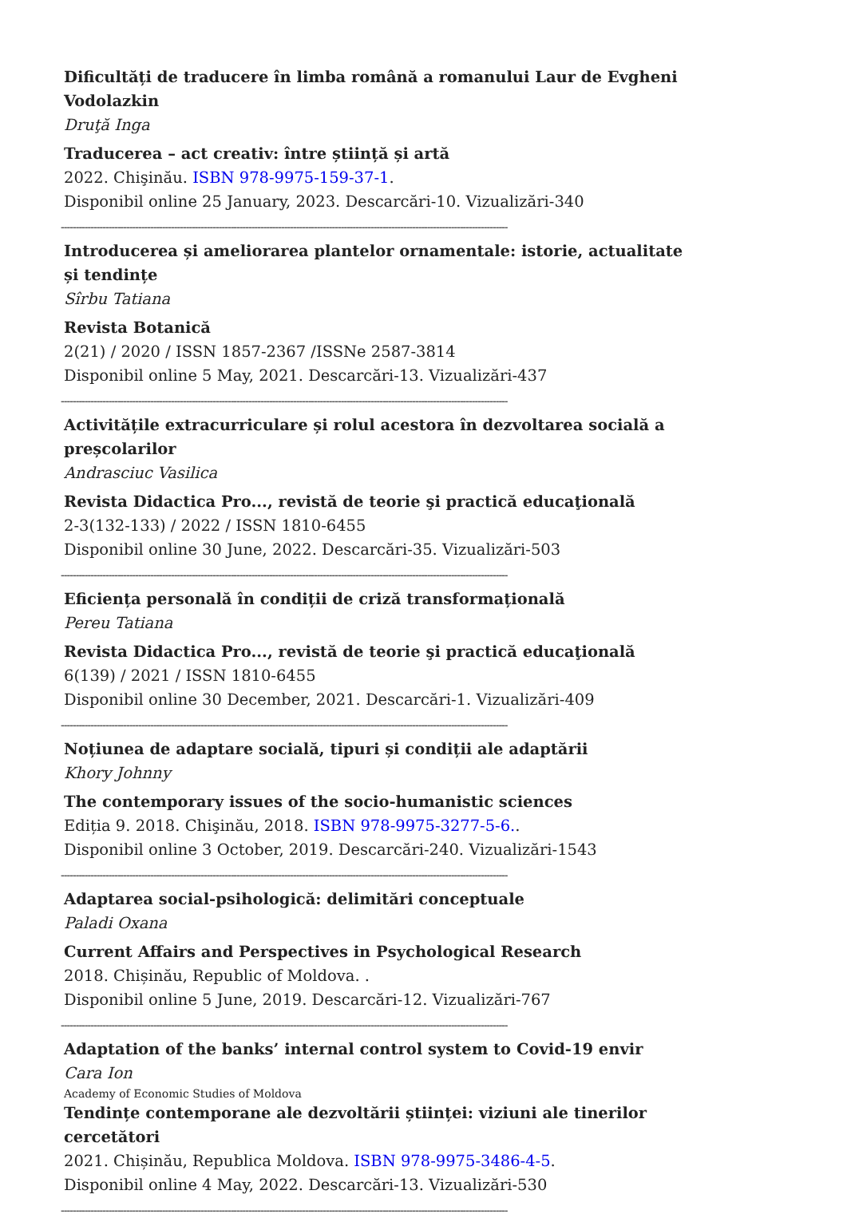Dificultăți de traducere în limba română a romanului Laur de Evgheni Vodolazkin
Druţă Inga
Traducerea – act creativ: între știință și artă
2022. Chişinău. ISBN 978-9975-159-37-1.
Disponibil online 25 January, 2023. Descarcări-10. Vizualizări-340
------------------------------------------------------------------------------------------------------------------------------------------------------
Introducerea și ameliorarea plantelor ornamentale: istorie, actualitate și tendințe
Sîrbu Tatiana
Revista Botanică
2(21) / 2020 / ISSN 1857-2367 /ISSNe 2587-3814
Disponibil online 5 May, 2021. Descarcări-13. Vizualizări-437
------------------------------------------------------------------------------------------------------------------------------------------------------
Activitățile extracurriculare și rolul acestora în dezvoltarea socială a preșcolarilor
Andrasciuc Vasilica
Revista Didactica Pro..., revistă de teorie şi practică educaţională
2-3(132-133) / 2022 / ISSN 1810-6455
Disponibil online 30 June, 2022. Descarcări-35. Vizualizări-503
------------------------------------------------------------------------------------------------------------------------------------------------------
Eficiența personală în condiții de criză transformațională
Pereu Tatiana
Revista Didactica Pro..., revistă de teorie şi practică educaţională
6(139) / 2021 / ISSN 1810-6455
Disponibil online 30 December, 2021. Descarcări-1. Vizualizări-409
------------------------------------------------------------------------------------------------------------------------------------------------------
Noțiunea de adaptare socială, tipuri și condiții ale adaptării
Khory Johnny
The contemporary issues of the socio-humanistic sciences
Ediția 9. 2018. Chişinău, 2018. ISBN 978-9975-3277-5-6..
Disponibil online 3 October, 2019. Descarcări-240. Vizualizări-1543
------------------------------------------------------------------------------------------------------------------------------------------------------
Adaptarea social-psihologică: delimitări conceptuale
Paladi Oxana
Current Affairs and Perspectives in Psychological Research
2018. Chișinău, Republic of Moldova. .
Disponibil online 5 June, 2019. Descarcări-12. Vizualizări-767
------------------------------------------------------------------------------------------------------------------------------------------------------
Adaptation of the banks’ internal control system to Covid-19 envir
Cara Ion
Academy of Economic Studies of Moldova
Tendințe contemporane ale dezvoltării științei: viziuni ale tinerilor cercetători
2021. Chișinău, Republica Moldova. ISBN 978-9975-3486-4-5.
Disponibil online 4 May, 2022. Descarcări-13. Vizualizări-530
------------------------------------------------------------------------------------------------------------------------------------------------------